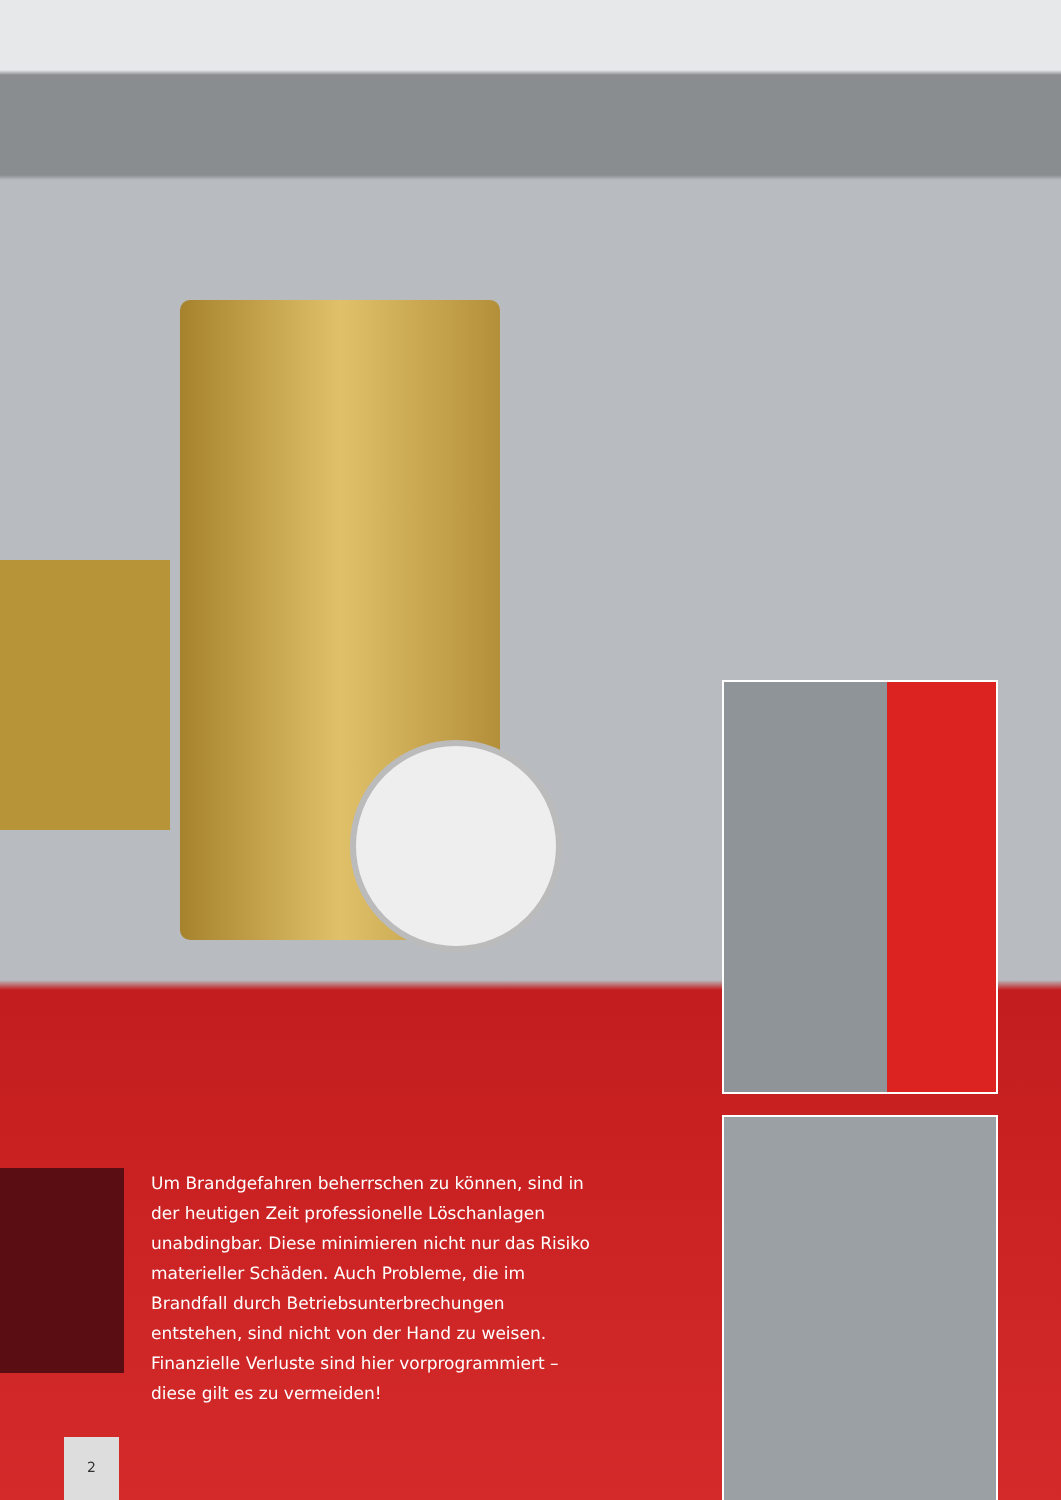Um Brandgefahren beherrschen zu können, sind in der heutigen Zeit professionelle Löschanlagen unabdingbar. Diese minimieren nicht nur das Risiko materieller Schäden. Auch Probleme, die im Brandfall durch Betriebsunter­brechungen entstehen, sind nicht von der Hand zu weisen. Finanzielle Verluste sind hier vorprogrammiert – diese gilt es zu vermeiden!
2